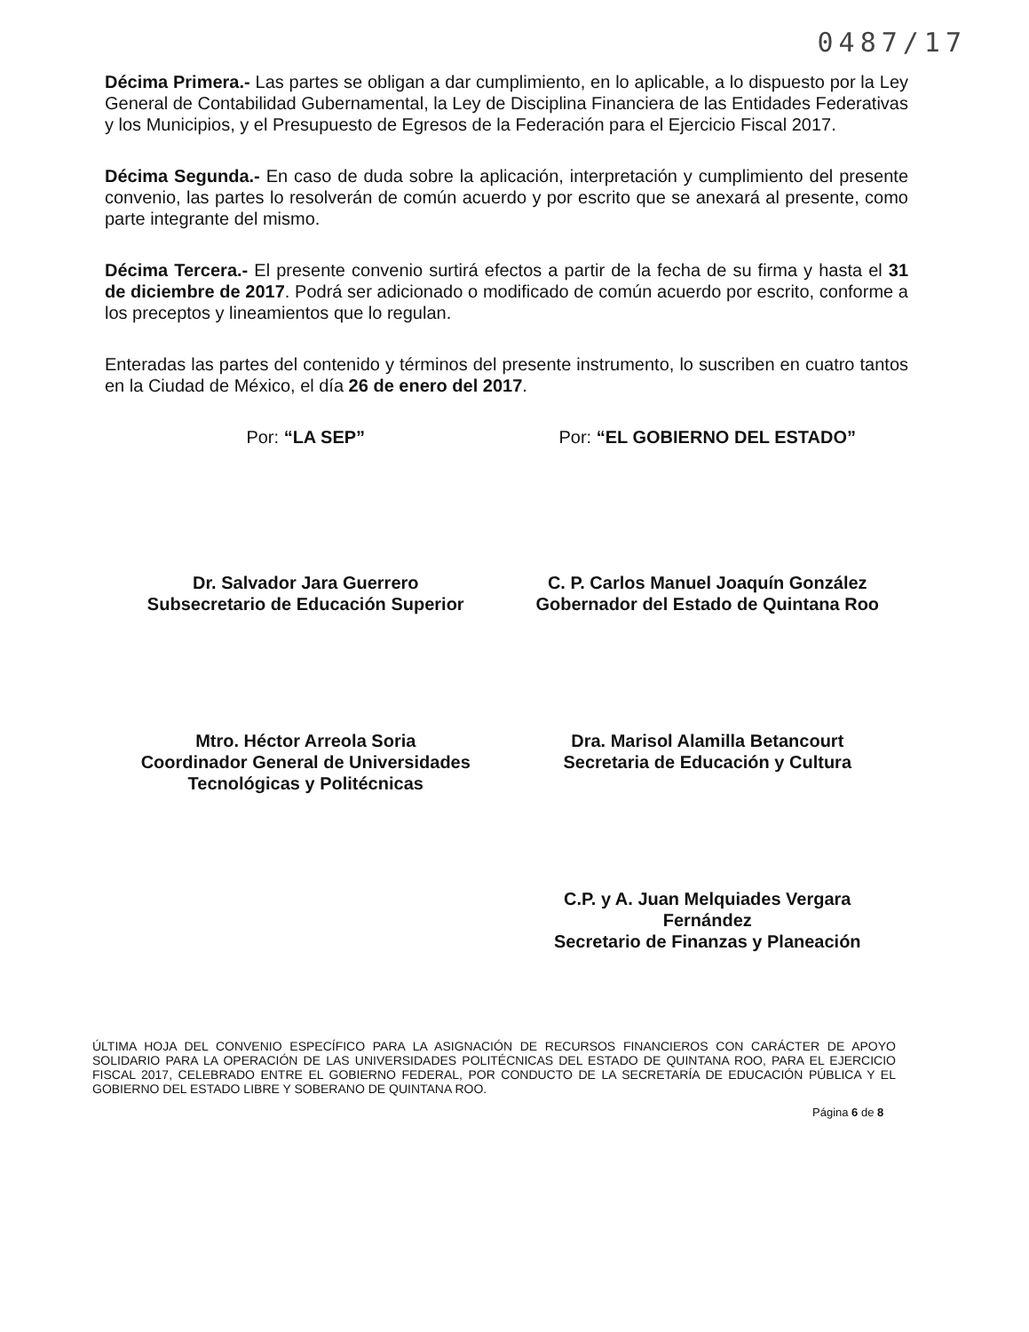0487/17
Décima Primera.- Las partes se obligan a dar cumplimiento, en lo aplicable, a lo dispuesto por la Ley General de Contabilidad Gubernamental, la Ley de Disciplina Financiera de las Entidades Federativas y los Municipios, y el Presupuesto de Egresos de la Federación para el Ejercicio Fiscal 2017.
Décima Segunda.- En caso de duda sobre la aplicación, interpretación y cumplimiento del presente convenio, las partes lo resolverán de común acuerdo y por escrito que se anexará al presente, como parte integrante del mismo.
Décima Tercera.- El presente convenio surtirá efectos a partir de la fecha de su firma y hasta el 31 de diciembre de 2017. Podrá ser adicionado o modificado de común acuerdo por escrito, conforme a los preceptos y lineamientos que lo regulan.
Enteradas las partes del contenido y términos del presente instrumento, lo suscriben en cuatro tantos en la Ciudad de México, el día 26 de enero del 2017.
Por: “LA SEP”
Dr. Salvador Jara Guerrero
Subsecretario de Educación Superior
Mtro. Héctor Arreola Soria
Coordinador General de Universidades
Tecnológicas y Politécnicas
Por: “EL GOBIERNO DEL ESTADO”
C. P. Carlos Manuel Joaquín González
Gobernador del Estado de Quintana Roo
Dra. Marisol Alamilla Betancourt
Secretaria de Educación y Cultura
C.P. y A. Juan Melquiades Vergara
Fernández
Secretario de Finanzas y Planeación
ÚLTIMA HOJA DEL CONVENIO ESPECÍFICO PARA LA ASIGNACIÓN DE RECURSOS FINANCIEROS CON CARÁCTER DE APOYO SOLIDARIO PARA LA OPERACIÓN DE LAS UNIVERSIDADES POLITÉCNICAS DEL ESTADO DE QUINTANA ROO, PARA EL EJERCICIO FISCAL 2017, CELEBRADO ENTRE EL GOBIERNO FEDERAL, POR CONDUCTO DE LA SECRETARÍA DE EDUCACIÓN PÚBLICA Y EL GOBIERNO DEL ESTADO LIBRE Y SOBERANO DE QUINTANA ROO.
Página 6 de 8